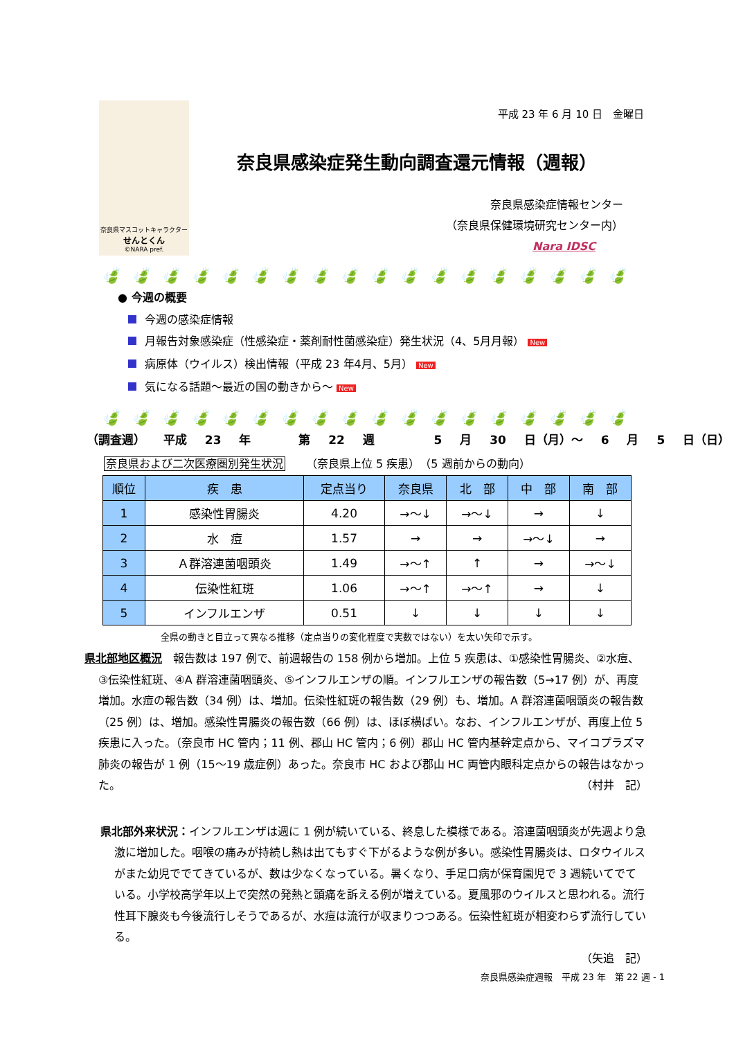奈良県マスコットキャラクター
せんとくん
©NARA pref.
平成 23 年 6 月 10 日　金曜日
奈良県感染症発生動向調査還元情報（週報）
奈良県感染症情報センター
（奈良県保健環境研究センター内）
Nara IDSC
🍃🍃🍃🍃🍃🍃🍃🍃🍃🍃🍃🍃🍃🍃🍃🍃🍃🍃
● 今週の概要
今週の感染症情報
月報告対象感染症（性感染症・薬剤耐性菌感染症）発生状況（4、5月月報） New
病原体（ウイルス）検出情報（平成 23 年4月、5月） New
気になる話題～最近の国の動きから～ New
🍃🍃🍃🍃🍃🍃🍃🍃🍃🍃🍃🍃🍃🍃🍃🍃🍃🍃
（調査週） 平成 23 年 　 第 22 週 　　 5 月 30 日（月）～ 6 月 5 日（日）
奈良県および二次医療圏別発生状況 （奈良県上位 5 疾患）　（5 週前からの動向）
| 順位 | 疾 患 | 定点当り | 奈良県 | 北 部 | 中 部 | 南 部 |
| --- | --- | --- | --- | --- | --- | --- |
| 1 | 感染性胃腸炎 | 4.20 | →～↓ | →～↓ | → | ↓ |
| 2 | 水 痘 | 1.57 | → | → | →～↓ | → |
| 3 | Ａ群溶連菌咽頭炎 | 1.49 | →～↑ | ↑ | → | →～↓ |
| 4 | 伝染性紅斑 | 1.06 | →～↑ | →～↑ | → | ↓ |
| 5 | インフルエンザ | 0.51 | ↓ | ↓ | ↓ | ↓ |
全県の動きと目立って異なる推移（定点当りの変化程度で実数ではない）を太い矢印で示す。
県北部地区概況　報告数は 197 例で、前週報告の 158 例から増加。上位 5 疾患は、①感染性胃腸炎、②水痘、③伝染性紅斑、④A 群溶連菌咽頭炎、⑤インフルエンザの順。インフルエンザの報告数（5→17 例）が、再度増加。水痘の報告数（34 例）は、増加。伝染性紅斑の報告数（29 例）も、増加。A 群溶連菌咽頭炎の報告数（25 例）は、増加。感染性胃腸炎の報告数（66 例）は、ほぼ横ばい。なお、インフルエンザが、再度上位 5 疾患に入った。（奈良市 HC 管内；11 例、郡山 HC 管内；6 例）郡山 HC 管内基幹定点から、マイコプラズマ肺炎の報告が 1 例（15～19 歳症例）あった。奈良市 HC および郡山 HC 両管内眼科定点からの報告はなかった。 （村井　記）
県北部外来状況：インフルエンザは週に 1 例が続いている、終息した模様である。溶連菌咽頭炎が先週より急激に増加した。咽喉の痛みが持続し熱は出てもすぐ下がるような例が多い。感染性胃腸炎は、ロタウイルスがまた幼児ででてきているが、数は少なくなっている。暑くなり、手足口病が保育園児で 3 週続いてでている。小学校高学年以上で突然の発熱と頭痛を訴える例が増えている。夏風邪のウイルスと思われる。流行性耳下腺炎も今後流行しそうであるが、水痘は流行が収まりつつある。伝染性紅斑が相変わらず流行している。
（矢追　記）
奈良県感染症週報　平成 23 年　第 22 週 - 1